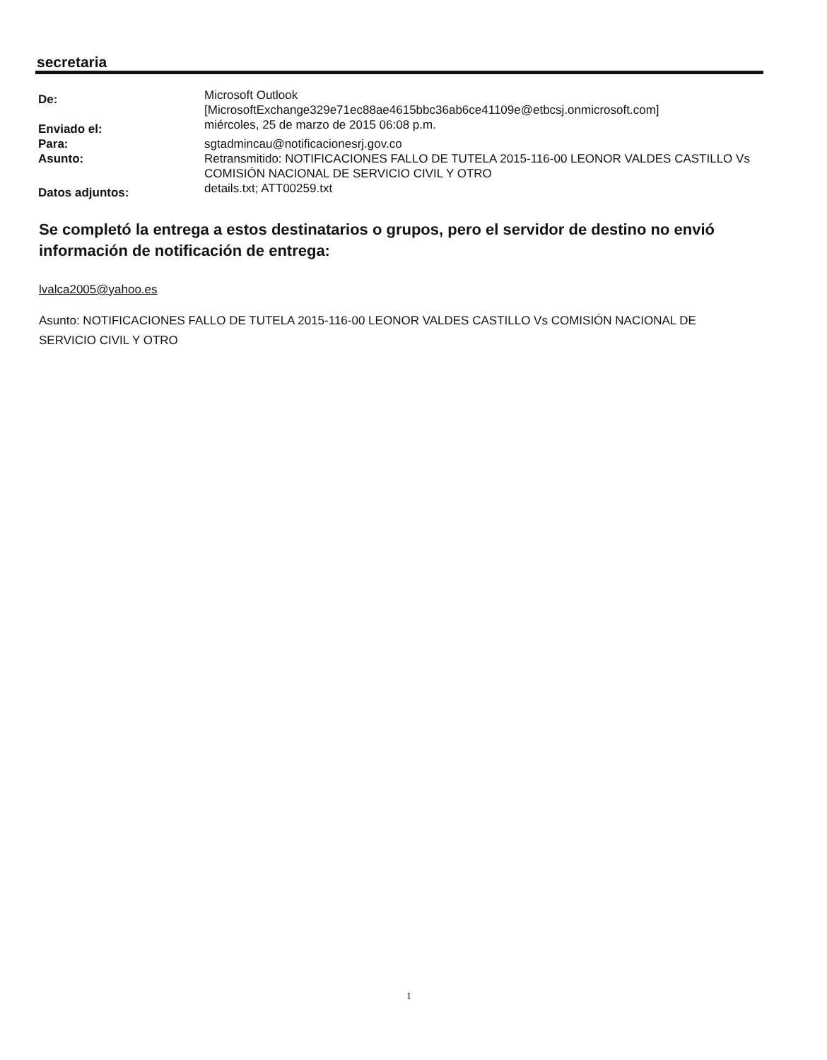secretaria
De:
Microsoft Outlook
[MicrosoftExchange329e71ec88ae4615bbc36ab6ce41109e@etbcsj.onmicrosoft.com]
Enviado el:
miércoles, 25 de marzo de 2015 06:08 p.m.
Para: sgtadmincau@notificacionesrj.gov.co
Asunto: Retransmitido: NOTIFICACIONES FALLO DE TUTELA 2015-116-00 LEONOR VALDES CASTILLO Vs COMISIÓN NACIONAL DE SERVICIO CIVIL Y OTRO
Datos adjuntos:
details.txt; ATT00259.txt
Se completó la entrega a estos destinatarios o grupos, pero el servidor de destino no envió información de notificación de entrega:
lvalca2005@yahoo.es
Asunto: NOTIFICACIONES FALLO DE TUTELA 2015-116-00 LEONOR VALDES CASTILLO Vs COMISIÓN NACIONAL DE SERVICIO CIVIL Y OTRO
1